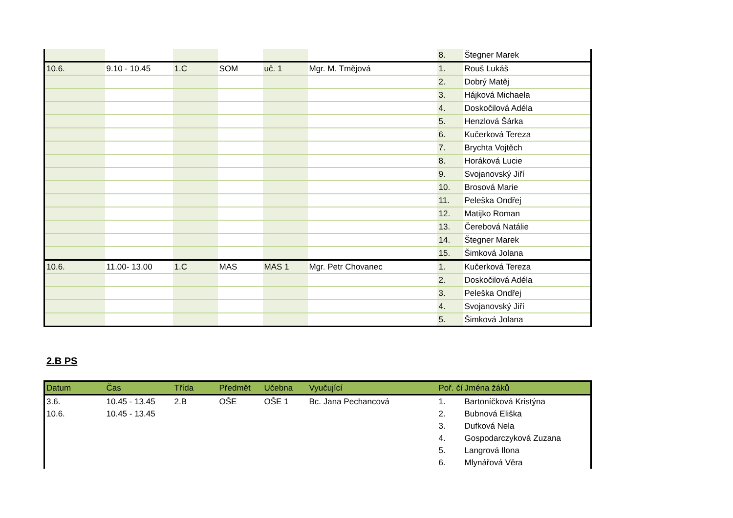| | | | | | | 8. | Štegner Marek |
| 10.6. | 9.10 - 10.45 | 1.C | SOM | uč. 1 | Mgr. M. Tmějová | 1. | Rouš Lukáš |
| | | | | | | 2. | Dobrý Matěj |
| | | | | | | 3. | Hájková Michaela |
| | | | | | | 4. | Doskočilová Adéla |
| | | | | | | 5. | Henzlová Šárka |
| | | | | | | 6. | Kučerková Tereza |
| | | | | | | 7. | Brychta Vojtěch |
| | | | | | | 8. | Horáková Lucie |
| | | | | | | 9. | Svojanovský Jiří |
| | | | | | | 10. | Brosová Marie |
| | | | | | | 11. | Peleška Ondřej |
| | | | | | | 12. | Matijko Roman |
| | | | | | | 13. | Čerebová Natálie |
| | | | | | | 14. | Štegner Marek |
| | | | | | | 15. | Šimková Jolana |
| 10.6. | 11.00- 13.00 | 1.C | MAS | MAS 1 | Mgr. Petr Chovanec | 1. | Kučerková Tereza |
| | | | | | | 2. | Doskočilová Adéla |
| | | | | | | 3. | Peleška Ondřej |
| | | | | | | 4. | Svojanovský Jiří |
| | | | | | | 5. | Šimková Jolana |
2.B PS
| Datum | Čas | Třída | Předmět | Učebna | Vyučující | Poř. čí | Jména žáků |
| --- | --- | --- | --- | --- | --- | --- | --- |
| 3.6. | 10.45 - 13.45 | 2.B | OŠE | OŠE 1 | Bc. Jana Pechancová | 1. | Bartoníčková Kristýna |
| 10.6. | 10.45 - 13.45 | | | | | 2. | Bubnová Eliška |
| | | | | | | 3. | Dufková Nela |
| | | | | | | 4. | Gospodarczyková Zuzana |
| | | | | | | 5. | Langrová Ilona |
| | | | | | | 6. | Mlynářová Věra |